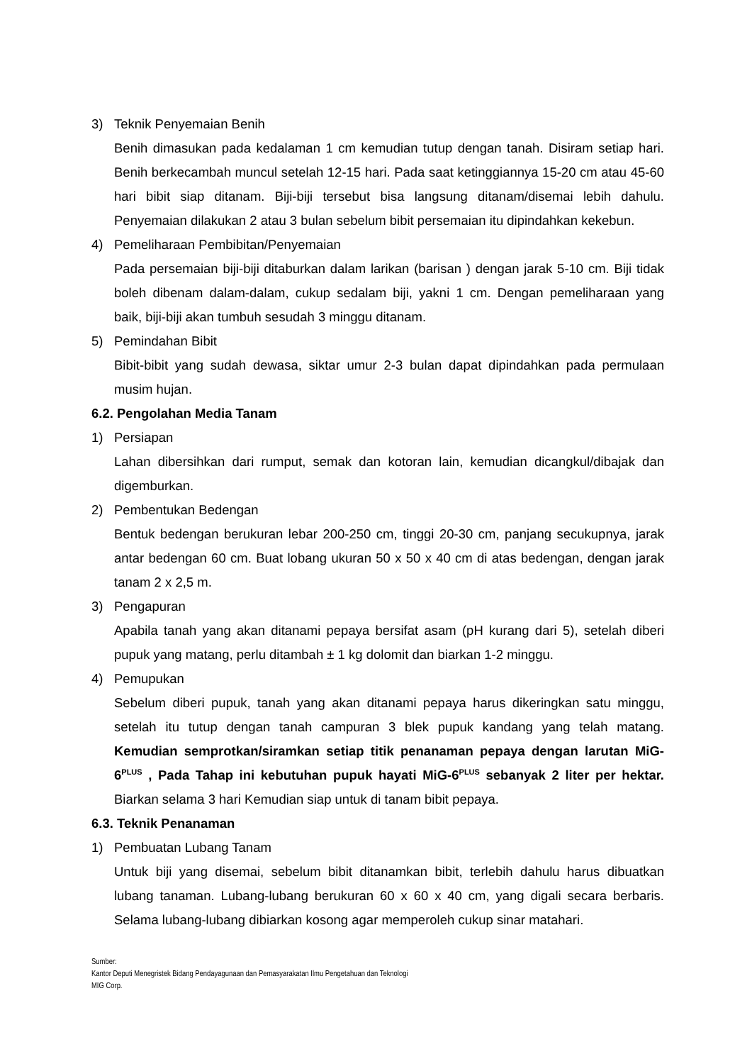3) Teknik Penyemaian Benih
Benih dimasukan pada kedalaman 1 cm kemudian tutup dengan tanah. Disiram setiap hari. Benih berkecambah muncul setelah 12-15 hari. Pada saat ketinggiannya 15-20 cm atau 45-60 hari bibit siap ditanam. Biji-biji tersebut bisa langsung ditanam/disemai lebih dahulu. Penyemaian dilakukan 2 atau 3 bulan sebelum bibit persemaian itu dipindahkan kekebun.
4) Pemeliharaan Pembibitan/Penyemaian
Pada persemaian biji-biji ditaburkan dalam larikan (barisan ) dengan jarak 5-10 cm. Biji tidak boleh dibenam dalam-dalam, cukup sedalam biji, yakni 1 cm. Dengan pemeliharaan yang baik, biji-biji akan tumbuh sesudah 3 minggu ditanam.
5) Pemindahan Bibit
Bibit-bibit yang sudah dewasa, siktar umur 2-3 bulan dapat dipindahkan pada permulaan musim hujan.
6.2. Pengolahan Media Tanam
1) Persiapan
Lahan dibersihkan dari rumput, semak dan kotoran lain, kemudian dicangkul/dibajak dan digemburkan.
2) Pembentukan Bedengan
Bentuk bedengan berukuran lebar 200-250 cm, tinggi 20-30 cm, panjang secukupnya, jarak antar bedengan 60 cm. Buat lobang ukuran 50 x 50 x 40 cm di atas bedengan, dengan jarak tanam 2 x 2,5 m.
3) Pengapuran
Apabila tanah yang akan ditanami pepaya bersifat asam (pH kurang dari 5), setelah diberi pupuk yang matang, perlu ditambah ± 1 kg dolomit dan biarkan 1-2 minggu.
4) Pemupukan
Sebelum diberi pupuk, tanah yang akan ditanami pepaya harus dikeringkan satu minggu, setelah itu tutup dengan tanah campuran 3 blek pupuk kandang yang telah matang. Kemudian semprotkan/siramkan setiap titik penanaman pepaya dengan larutan MiG-6<sup>PLUS</sup> , Pada Tahap ini kebutuhan pupuk hayati MiG-6<sup>PLUS</sup> sebanyak 2 liter per hektar. Biarkan selama 3 hari Kemudian siap untuk di tanam bibit pepaya.
6.3. Teknik Penanaman
1) Pembuatan Lubang Tanam
Untuk biji yang disemai, sebelum bibit ditanamkan bibit, terlebih dahulu harus dibuatkan lubang tanaman. Lubang-lubang berukuran 60 x 60 x 40 cm, yang digali secara berbaris. Selama lubang-lubang dibiarkan kosong agar memperoleh cukup sinar matahari.
Sumber:
Kantor Deputi Menegristek Bidang Pendayagunaan dan Pemasyarakatan Ilmu Pengetahuan dan Teknologi
MIG Corp.